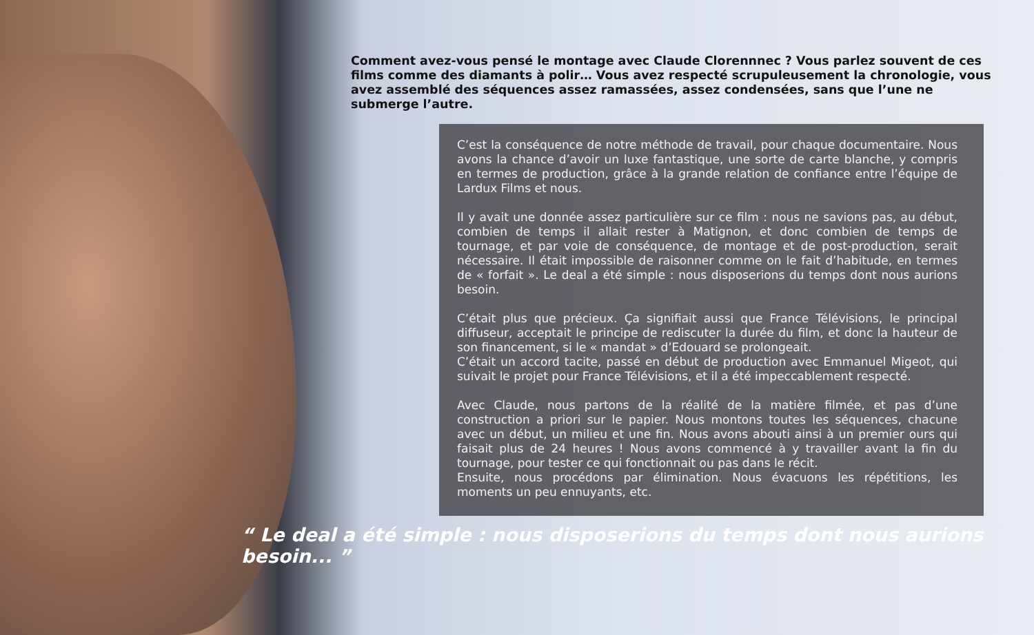Comment avez-vous pensé le montage avec Claude Clorennnec ? Vous parlez souvent de ces films comme des diamants à polir… Vous avez respecté scrupuleusement la chronologie, vous avez assemblé des séquences assez ramassées, assez condensées, sans que l’une ne submerge l’autre.
C’est la conséquence de notre méthode de travail, pour chaque documentaire. Nous avons la chance d’avoir un luxe fantastique, une sorte de carte blanche, y compris en termes de production, grâce à la grande relation de confiance entre l’équipe de Lardux Films et nous.
Il y avait une donnée assez particulière sur ce film : nous ne savions pas, au début, combien de temps il allait rester à Matignon, et donc combien de temps de tournage, et par voie de conséquence, de montage et de post-production, serait nécessaire. Il était impossible de raisonner comme on le fait d’habitude, en termes de « forfait ». Le deal a été simple : nous disposerions du temps dont nous aurions besoin.
C’était plus que précieux. Ça signifiait aussi que France Télévisions, le principal diffuseur, acceptait le principe de rediscuter la durée du film, et donc la hauteur de son financement, si le « mandat » d’Edouard se prolongeait.
C’était un accord tacite, passé en début de production avec Emmanuel Migeot, qui suivait le projet pour France Télévisions, et il a été impeccablement respecté.
Avec Claude, nous partons de la réalité de la matière filmée, et pas d’une construction a priori sur le papier. Nous montons toutes les séquences, chacune avec un début, un milieu et une fin. Nous avons abouti ainsi à un premier ours qui faisait plus de 24 heures ! Nous avons commencé à y travailler avant la fin du tournage, pour tester ce qui fonctionnait ou pas dans le récit.
Ensuite, nous procédons par élimination. Nous évacuons les répétitions, les moments un peu ennuyants, etc.
“ Le deal a été simple : nous disposerions du temps dont nous aurions besoin... ”